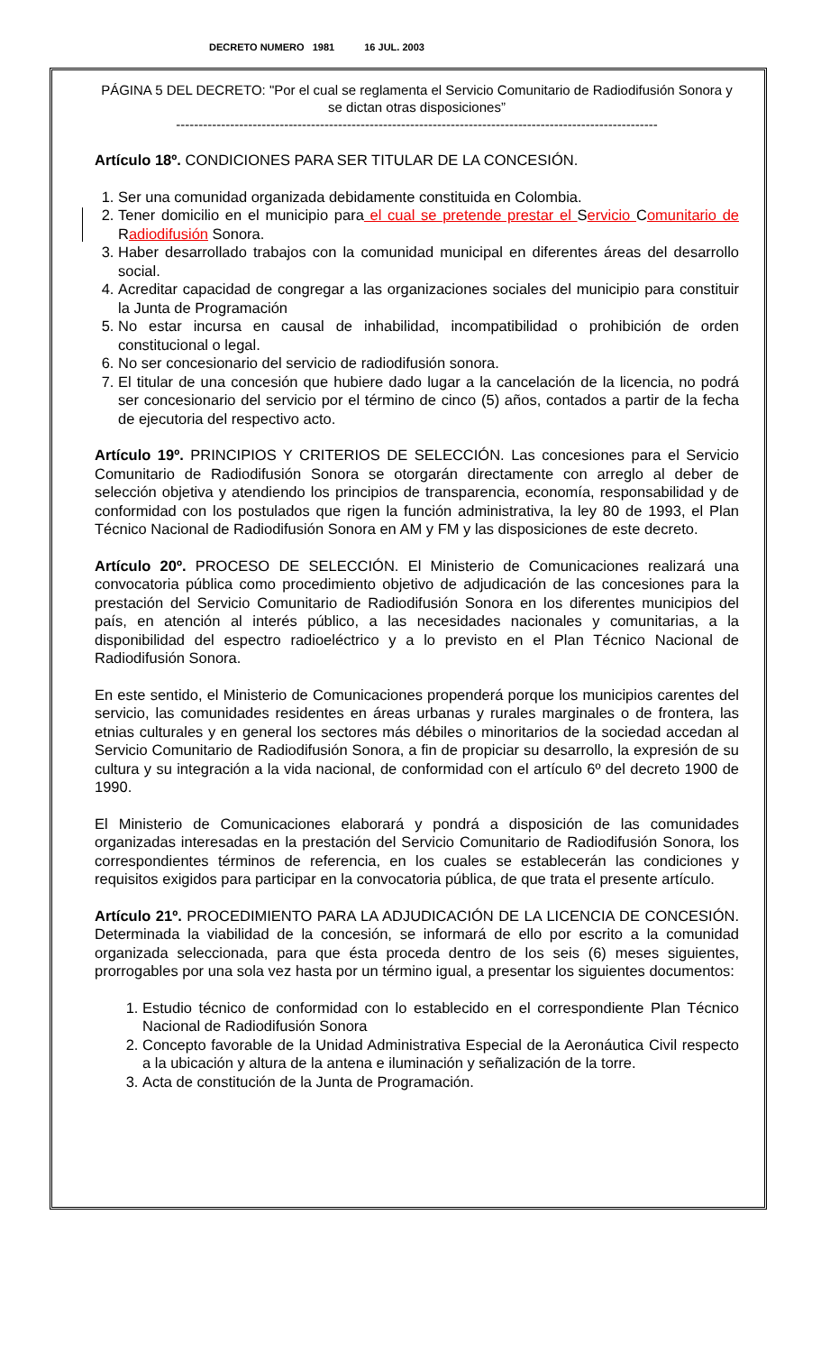DECRETO NUMERO 1981 16 JUL. 2003
PÁGINA 5 DEL DECRETO: "Por el cual se reglamenta el Servicio Comunitario de Radiodifusión Sonora y se dictan otras disposiciones”
-----------------------------------------------------------------------------------------------------------
Artículo 18º. CONDICIONES PARA SER TITULAR DE LA CONCESIÓN.
1. Ser una comunidad organizada debidamente constituida en Colombia.
2. Tener domicilio en el municipio para el cual se pretende prestar el Servicio Comunitario de Radiodifusión Sonora.
3. Haber desarrollado trabajos con la comunidad municipal en diferentes áreas del desarrollo social.
4. Acreditar capacidad de congregar a las organizaciones sociales del municipio para constituir la Junta de Programación
5. No estar incursa en causal de inhabilidad, incompatibilidad o prohibición de orden constitucional o legal.
6. No ser concesionario del servicio de radiodifusión sonora.
7. El titular de una concesión que hubiere dado lugar a la cancelación de la licencia, no podrá ser concesionario del servicio por el término de cinco (5) años, contados a partir de la fecha de ejecutoria del respectivo acto.
Artículo 19º. PRINCIPIOS Y CRITERIOS DE SELECCIÓN. Las concesiones para el Servicio Comunitario de Radiodifusión Sonora se otorgarán directamente con arreglo al deber de selección objetiva y atendiendo los principios de transparencia, economía, responsabilidad y de conformidad con los postulados que rigen la función administrativa, la ley 80 de 1993, el Plan Técnico Nacional de Radiodifusión Sonora en AM y FM y las disposiciones de este decreto.
Artículo 20º. PROCESO DE SELECCIÓN. El Ministerio de Comunicaciones realizará una convocatoria pública como procedimiento objetivo de adjudicación de las concesiones para la prestación del Servicio Comunitario de Radiodifusión Sonora en los diferentes municipios del país, en atención al interés público, a las necesidades nacionales y comunitarias, a la disponibilidad del espectro radioeléctrico y a lo previsto en el Plan Técnico Nacional de Radiodifusión Sonora.
En este sentido, el Ministerio de Comunicaciones propenderá porque los municipios carentes del servicio, las comunidades residentes en áreas urbanas y rurales marginales o de frontera, las etnias culturales y en general los sectores más débiles o minoritarios de la sociedad accedan al Servicio Comunitario de Radiodifusión Sonora, a fin de propiciar su desarrollo, la expresión de su cultura y su integración a la vida nacional, de conformidad con el artículo 6º del decreto 1900 de 1990.
El Ministerio de Comunicaciones elaborará y pondrá a disposición de las comunidades organizadas interesadas en la prestación del Servicio Comunitario de Radiodifusión Sonora, los correspondientes términos de referencia, en los cuales se establecerán las condiciones y requisitos exigidos para participar en la convocatoria pública, de que trata el presente artículo.
Artículo 21º. PROCEDIMIENTO PARA LA ADJUDICACIÓN DE LA LICENCIA DE CONCESIÓN. Determinada la viabilidad de la concesión, se informará de ello por escrito a la comunidad organizada seleccionada, para que ésta proceda dentro de los seis (6) meses siguientes, prorrogables por una sola vez hasta por un término igual, a presentar los siguientes documentos:
1. Estudio técnico de conformidad con lo establecido en el correspondiente Plan Técnico Nacional de Radiodifusión Sonora
2. Concepto favorable de la Unidad Administrativa Especial de la Aeronáutica Civil respecto a la ubicación y altura de la antena e iluminación y señalización de la torre.
3. Acta de constitución de la Junta de Programación.